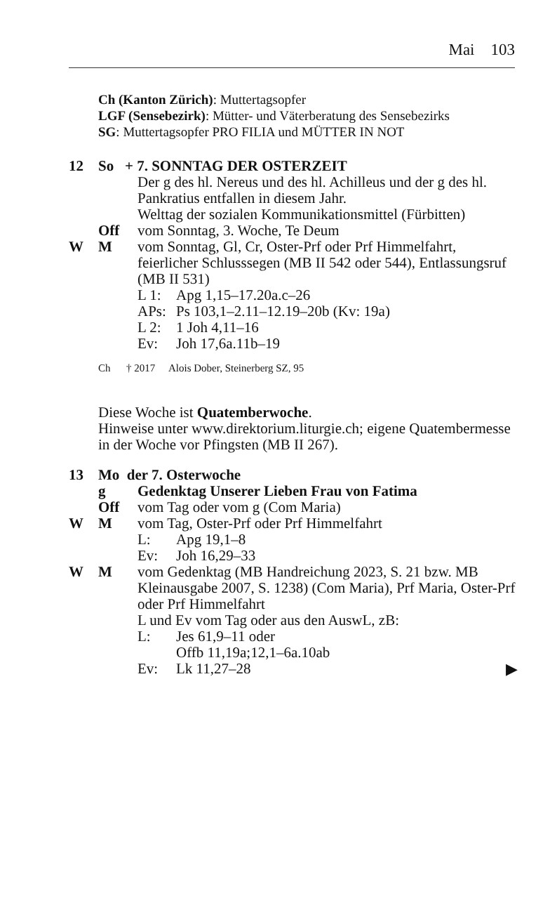Mai 103
Ch (Kanton Zürich): Muttertagsopfer
LGF (Sensebezirk): Mütter- und Väterberatung des Sensebezirks
SG: Muttertagsopfer PRO FILIA und MÜTTER IN NOT
12 So + 7. SONNTAG DER OSTERZEIT
Der g des hl. Nereus und des hl. Achilleus und der g des hl. Pankratius entfallen in diesem Jahr.
Welttag der sozialen Kommunikationsmittel (Fürbitten)
Off vom Sonntag, 3. Woche, Te Deum
W M vom Sonntag, Gl, Cr, Oster-Prf oder Prf Himmelfahrt, feierlicher Schlusssegen (MB II 542 oder 544), Entlassungsruf (MB II 531)
L 1: Apg 1,15–17.20a.c–26
APs: Ps 103,1–2.11–12.19–20b (Kv: 19a)
L 2: 1 Joh 4,11–16
Ev: Joh 17,6a.11b–19
Ch † 2017 Alois Dober, Steinerberg SZ, 95
Diese Woche ist Quatemberwoche.
Hinweise unter www.direktorium.liturgie.ch; eigene Quatembermesse in der Woche vor Pfingsten (MB II 267).
13 Mo der 7. Osterwoche
g Gedenktag Unserer Lieben Frau von Fatima
Off vom Tag oder vom g (Com Maria)
W M vom Tag, Oster-Prf oder Prf Himmelfahrt
L: Apg 19,1–8
Ev: Joh 16,29–33
W M vom Gedenktag (MB Handreichung 2023, S. 21 bzw. MB Kleinausgabe 2007, S. 1238) (Com Maria), Prf Maria, Oster-Prf oder Prf Himmelfahrt
L und Ev vom Tag oder aus den AuswL, zB:
L: Jes 61,9–11 oder
Offb 11,19a;12,1–6a.10ab
Ev: Lk 11,27–28 ▶